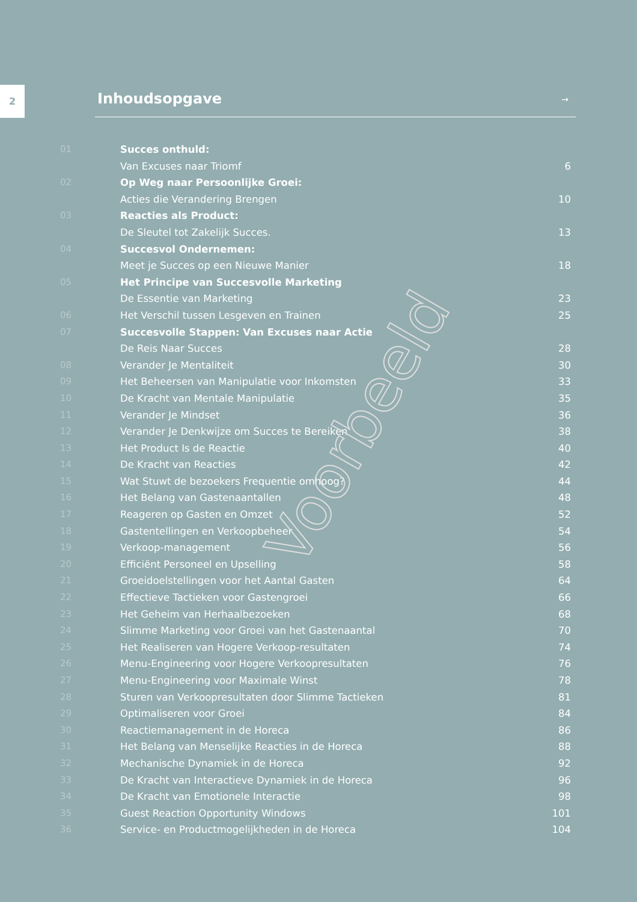2
Inhoudsopgave
→
01 Succes onthuld:
Van Excuses naar Triomf 6
02 Op Weg naar Persoonlijke Groei:
Acties die Verandering Brengen 10
03 Reacties als Product:
De Sleutel tot Zakelijk Succes. 13
04 Succesvol Ondernemen:
Meet je Succes op een Nieuwe Manier 18
05 Het Principe van Succesvolle Marketing
De Essentie van Marketing 23
06 Het Verschil tussen Lesgeven en Trainen 25
07 Succesvolle Stappen: Van Excuses naar Actie
De Reis Naar Succes 28
08 Verander Je Mentaliteit 30
09 Het Beheersen van Manipulatie voor Inkomsten 33
10 De Kracht van Mentale Manipulatie 35
11 Verander Je Mindset 36
12 Verander Je Denkwijze om Succes te Bereiken 38
13 Het Product Is de Reactie 40
14 De Kracht van Reacties 42
15 Wat Stuwt de bezoekers Frequentie omhoog? 44
16 Het Belang van Gastenaantallen 48
17 Reageren op Gasten en Omzet 52
18 Gastentellingen en Verkoopbeheer 54
19 Verkoop-management 56
20 Efficiënt Personeel en Upselling 58
21 Groeidoelstellingen voor het Aantal Gasten 64
22 Effectieve Tactieken voor Gastengroei 66
23 Het Geheim van Herhaalbezoeken 68
24 Slimme Marketing voor Groei van het Gastenaantal 70
25 Het Realiseren van Hogere Verkoop-resultaten 74
26 Menu-Engineering voor Hogere Verkoopresultaten 76
27 Menu-Engineering voor Maximale Winst 78
28 Sturen van Verkoopresultaten door Slimme Tactieken 81
29 Optimaliseren voor Groei 84
30 Reactiemanagement in de Horeca 86
31 Het Belang van Menselijke Reacties in de Horeca 88
32 Mechanische Dynamiek in de Horeca 92
33 De Kracht van Interactieve Dynamiek in de Horeca 96
34 De Kracht van Emotionele Interactie 98
35 Guest Reaction Opportunity Windows 101
36 Service- en Productmogelijkheden in de Horeca 104
Voorbeeld